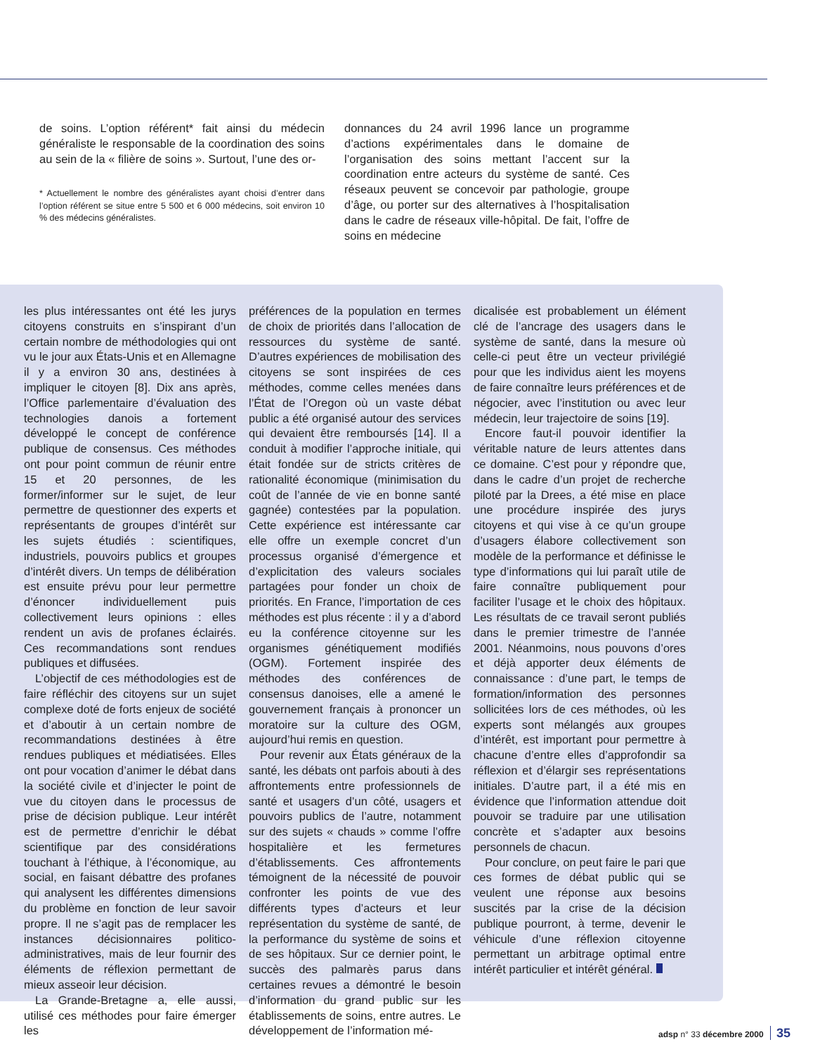de soins. L’option référent* fait ainsi du médecin généraliste le responsable de la coordination des soins au sein de la « filière de soins ». Surtout, l’une des or-
* Actuellement le nombre des généralistes ayant choisi d’entrer dans l’option référent se situe entre 5 500 et 6 000 médecins, soit environ 10 % des médecins généralistes.
donnances du 24 avril 1996 lance un programme d’actions expérimentales dans le domaine de l’organisation des soins mettant l’accent sur la coordination entre acteurs du système de santé. Ces réseaux peuvent se concevoir par pathologie, groupe d’âge, ou porter sur des alternatives à l’hospitalisation dans le cadre de réseaux ville-hôpital. De fait, l’offre de soins en médecine
les plus intéressantes ont été les jurys citoyens construits en s’inspirant d’un certain nombre de méthodologies qui ont vu le jour aux États-Unis et en Allemagne il y a environ 30 ans, destinées à impliquer le citoyen [8]. Dix ans après, l’Office parlementaire d’évaluation des technologies danois a fortement développé le concept de conférence publique de consensus. Ces méthodes ont pour point commun de réunir entre 15 et 20 personnes, de les former/informer sur le sujet, de leur permettre de questionner des experts et représentants de groupes d’intérêt sur les sujets étudiés : scientifiques, industriels, pouvoirs publics et groupes d’intérêt divers. Un temps de délibération est ensuite prévu pour leur permettre d’énoncer individuellement puis collectivement leurs opinions : elles rendent un avis de profanes éclairés. Ces recommandations sont rendues publiques et diffusées.
L’objectif de ces méthodologies est de faire réfléchir des citoyens sur un sujet complexe doté de forts enjeux de société et d’aboutir à un certain nombre de recommandations destinées à être rendues publiques et médiatisées. Elles ont pour vocation d’animer le débat dans la société civile et d’injecter le point de vue du citoyen dans le processus de prise de décision publique. Leur intérêt est de permettre d’enrichir le débat scientifique par des considérations touchant à l’éthique, à l’économique, au social, en faisant débattre des profanes qui analysent les différentes dimensions du problème en fonction de leur savoir propre. Il ne s’agit pas de remplacer les instances décisionnaires politico-administratives, mais de leur fournir des éléments de réflexion permettant de mieux asseoir leur décision.
La Grande-Bretagne a, elle aussi, utilisé ces méthodes pour faire émerger les
préférences de la population en termes de choix de priorités dans l’allocation de ressources du système de santé. D’autres expériences de mobilisation des citoyens se sont inspirées de ces méthodes, comme celles menées dans l’État de l’Oregon où un vaste débat public a été organisé autour des services qui devaient être remboursés [14]. Il a conduit à modifier l’approche initiale, qui était fondée sur de stricts critères de rationalité économique (minimisation du coût de l’année de vie en bonne santé gagnée) contestées par la population. Cette expérience est intéressante car elle offre un exemple concret d’un processus organisé d’émergence et d’explicitation des valeurs sociales partagées pour fonder un choix de priorités. En France, l’importation de ces méthodes est plus récente : il y a d’abord eu la conférence citoyenne sur les organismes génétiquement modifiés (OGM). Fortement inspirée des méthodes des conférences de consensus danoises, elle a amené le gouvernement français à prononcer un moratoire sur la culture des OGM, aujourd’hui remis en question.
Pour revenir aux États généraux de la santé, les débats ont parfois abouti à des affrontements entre professionnels de santé et usagers d’un côté, usagers et pouvoirs publics de l’autre, notamment sur des sujets « chauds » comme l’offre hospitalière et les fermetures d’établissements. Ces affrontements témoignent de la nécessité de pouvoir confronter les points de vue des différents types d’acteurs et leur représentation du système de santé, de la performance du système de soins et de ses hôpitaux. Sur ce dernier point, le succès des palmarès parus dans certaines revues a démontré le besoin d’information du grand public sur les établissements de soins, entre autres. Le développement de l’information mé-
dicalisée est probablement un élément clé de l’ancrage des usagers dans le système de santé, dans la mesure où celle-ci peut être un vecteur privilégié pour que les individus aient les moyens de faire connaître leurs préférences et de négocier, avec l’institution ou avec leur médecin, leur trajectoire de soins [19].
Encore faut-il pouvoir identifier la véritable nature de leurs attentes dans ce domaine. C’est pour y répondre que, dans le cadre d’un projet de recherche piloté par la Drees, a été mise en place une procédure inspirée des jurys citoyens et qui vise à ce qu’un groupe d’usagers élabore collectivement son modèle de la performance et définisse le type d’informations qui lui paraît utile de faire connaître publiquement pour faciliter l’usage et le choix des hôpitaux. Les résultats de ce travail seront publiés dans le premier trimestre de l’année 2001. Néanmoins, nous pouvons d’ores et déjà apporter deux éléments de connaissance : d’une part, le temps de formation/information des personnes sollicitées lors de ces méthodes, où les experts sont mélangés aux groupes d’intérêt, est important pour permettre à chacune d’entre elles d’approfondir sa réflexion et d’élargir ses représentations initiales. D’autre part, il a été mis en évidence que l’information attendue doit pouvoir se traduire par une utilisation concrète et s’adapter aux besoins personnels de chacun.
Pour conclure, on peut faire le pari que ces formes de débat public qui se veulent une réponse aux besoins suscités par la crise de la décision publique pourront, à terme, devenir le véhicule d’une réflexion citoyenne permettant un arbitrage optimal entre intérêt particulier et intérêt général.
adsp n° 33 décembre 2000 35